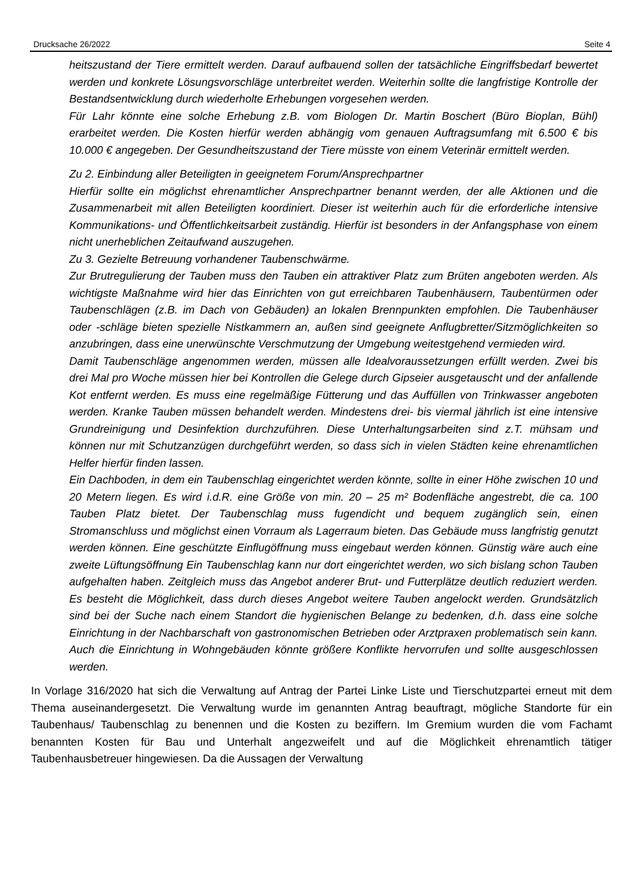Drucksache 26/2022 Seite 4
heitszustand der Tiere ermittelt werden. Darauf aufbauend sollen der tatsächliche Eingriffsbedarf bewertet werden und konkrete Lösungsvorschläge unterbreitet werden. Weiterhin sollte die langfristige Kontrolle der Bestandsentwicklung durch wiederholte Erhebungen vorgesehen werden.
Für Lahr könnte eine solche Erhebung z.B. vom Biologen Dr. Martin Boschert (Büro Bioplan, Bühl) erarbeitet werden. Die Kosten hierfür werden abhängig vom genauen Auftragsumfang mit 6.500 € bis 10.000 € angegeben. Der Gesundheitszustand der Tiere müsste von einem Veterinär ermittelt werden.
Zu 2. Einbindung aller Beteiligten in geeignetem Forum/Ansprechpartner
Hierfür sollte ein möglichst ehrenamtlicher Ansprechpartner benannt werden, der alle Aktionen und die Zusammenarbeit mit allen Beteiligten koordiniert. Dieser ist weiterhin auch für die erforderliche intensive Kommunikations- und Öffentlichkeitsarbeit zuständig. Hierfür ist besonders in der Anfangsphase von einem nicht unerheblichen Zeitaufwand auszugehen.
Zu 3. Gezielte Betreuung vorhandener Taubenschwärme.
Zur Brutregulierung der Tauben muss den Tauben ein attraktiver Platz zum Brüten angeboten werden. Als wichtigste Maßnahme wird hier das Einrichten von gut erreichbaren Taubenhäusern, Taubentürmen oder Taubenschlägen (z.B. im Dach von Gebäuden) an lokalen Brennpunkten empfohlen. Die Taubenhäuser oder -schläge bieten spezielle Nistkammern an, außen sind geeignete Anflugbretter/Sitzmöglichkeiten so anzubringen, dass eine unerwünschte Verschmutzung der Umgebung weitestgehend vermieden wird.
Damit Taubenschläge angenommen werden, müssen alle Idealvoraussetzungen erfüllt werden. Zwei bis drei Mal pro Woche müssen hier bei Kontrollen die Gelege durch Gipseier ausgetauscht und der anfallende Kot entfernt werden. Es muss eine regelmäßige Fütterung und das Auffüllen von Trinkwasser angeboten werden. Kranke Tauben müssen behandelt werden. Mindestens drei- bis viermal jährlich ist eine intensive Grundreinigung und Desinfektion durchzuführen. Diese Unterhaltungsarbeiten sind z.T. mühsam und können nur mit Schutzanzügen durchgeführt werden, so dass sich in vielen Städten keine ehrenamtlichen Helfer hierfür finden lassen.
Ein Dachboden, in dem ein Taubenschlag eingerichtet werden könnte, sollte in einer Höhe zwischen 10 und 20 Metern liegen. Es wird i.d.R. eine Größe von min. 20 – 25 m² Bodenfläche angestrebt, die ca. 100 Tauben Platz bietet. Der Taubenschlag muss fugendicht und bequem zugänglich sein, einen Stromanschluss und möglichst einen Vorraum als Lagerraum bieten. Das Gebäude muss langfristig genutzt werden können. Eine geschützte Einflugöffnung muss eingebaut werden können. Günstig wäre auch eine zweite Lüftungsöffnung Ein Taubenschlag kann nur dort eingerichtet werden, wo sich bislang schon Tauben aufgehalten haben. Zeitgleich muss das Angebot anderer Brut- und Futterplätze deutlich reduziert werden. Es besteht die Möglichkeit, dass durch dieses Angebot weitere Tauben angelockt werden. Grundsätzlich sind bei der Suche nach einem Standort die hygienischen Belange zu bedenken, d.h. dass eine solche Einrichtung in der Nachbarschaft von gastronomischen Betrieben oder Arztpraxen problematisch sein kann. Auch die Einrichtung in Wohngebäuden könnte größere Konflikte hervorrufen und sollte ausgeschlossen werden.
In Vorlage 316/2020 hat sich die Verwaltung auf Antrag der Partei Linke Liste und Tierschutzpartei erneut mit dem Thema auseinandergesetzt. Die Verwaltung wurde im genannten Antrag beauftragt, mögliche Standorte für ein Taubenhaus/ Taubenschlag zu benennen und die Kosten zu beziffern. Im Gremium wurden die vom Fachamt benannten Kosten für Bau und Unterhalt angezweifelt und auf die Möglichkeit ehrenamtlich tätiger Taubenhausbetreuer hingewiesen. Da die Aussagen der Verwaltung